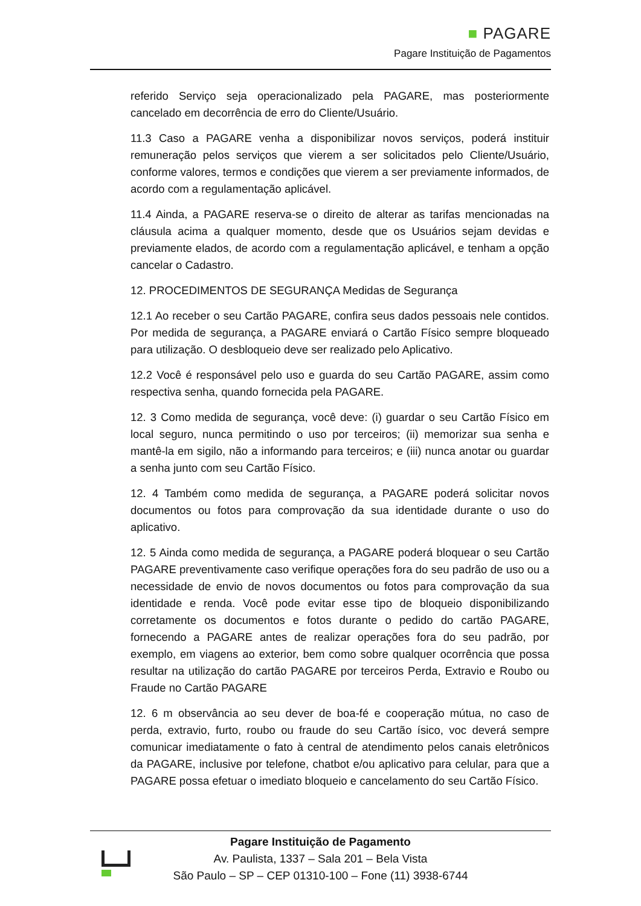■ PAGARE
Pagare Instituição de Pagamentos
referido Serviço seja operacionalizado pela PAGARE, mas posteriormente cancelado em decorrência de erro do Cliente/Usuário.
11.3 Caso a PAGARE venha a disponibilizar novos serviços, poderá instituir remuneração pelos serviços que vierem a ser solicitados pelo Cliente/Usuário, conforme valores, termos e condições que vierem a ser previamente informados, de acordo com a regulamentação aplicável.
11.4 Ainda, a PAGARE reserva-se o direito de alterar as tarifas mencionadas na cláusula acima a qualquer momento, desde que os Usuários sejam devidas e previamente elados, de acordo com a regulamentação aplicável, e tenham a opção cancelar o Cadastro.
12. PROCEDIMENTOS DE SEGURANÇA Medidas de Segurança
12.1 Ao receber o seu Cartão PAGARE, confira seus dados pessoais nele contidos. Por medida de segurança, a PAGARE enviará o Cartão Físico sempre bloqueado para utilização. O desbloqueio deve ser realizado pelo Aplicativo.
12.2 Você é responsável pelo uso e guarda do seu Cartão PAGARE, assim como respectiva senha, quando fornecida pela PAGARE.
12. 3 Como medida de segurança, você deve: (i) guardar o seu Cartão Físico em local seguro, nunca permitindo o uso por terceiros; (ii) memorizar sua senha e mantê-la em sigilo, não a informando para terceiros; e (iii) nunca anotar ou guardar a senha junto com seu Cartão Físico.
12. 4 Também como medida de segurança, a PAGARE poderá solicitar novos documentos ou fotos para comprovação da sua identidade durante o uso do aplicativo.
12. 5 Ainda como medida de segurança, a PAGARE poderá bloquear o seu Cartão PAGARE preventivamente caso verifique operações fora do seu padrão de uso ou a necessidade de envio de novos documentos ou fotos para comprovação da sua identidade e renda. Você pode evitar esse tipo de bloqueio disponibilizando corretamente os documentos e fotos durante o pedido do cartão PAGARE, fornecendo a PAGARE antes de realizar operações fora do seu padrão, por exemplo, em viagens ao exterior, bem como sobre qualquer ocorrência que possa resultar na utilização do cartão PAGARE por terceiros Perda, Extravio e Roubo ou Fraude no Cartão PAGARE
12. 6 m observância ao seu dever de boa-fé e cooperação mútua, no caso de perda, extravio, furto, roubo ou fraude do seu Cartão ísico, voc deverá sempre comunicar imediatamente o fato à central de atendimento pelos canais eletrônicos da PAGARE, inclusive por telefone, chatbot e/ou aplicativo para celular, para que a PAGARE possa efetuar o imediato bloqueio e cancelamento do seu Cartão Físico.
Pagare Instituição de Pagamento
Av. Paulista, 1337 – Sala 201 – Bela Vista
São Paulo – SP – CEP 01310-100 – Fone (11) 3938-6744